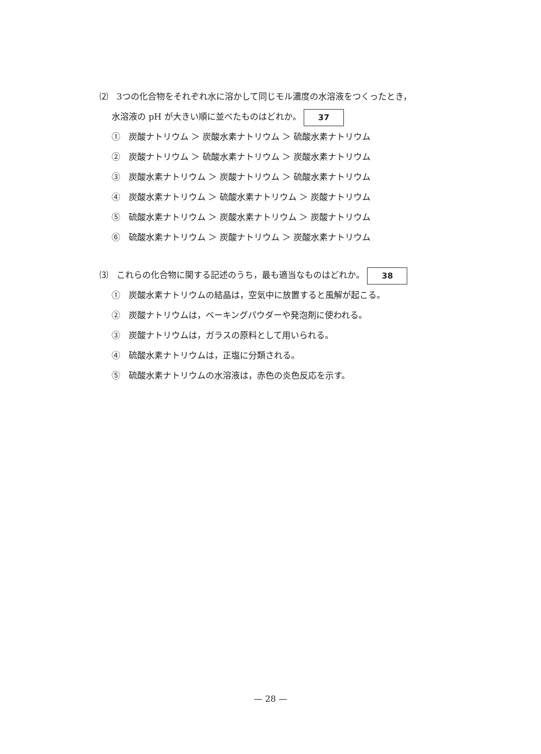⑵　3つの化合物をそれぞれ水に溶かして同じモル濃度の水溶液をつくったとき，
水溶液の pH が大きい順に並べたものはどれか。 37
①　炭酸ナトリウム ＞ 炭酸水素ナトリウム ＞ 硫酸水素ナトリウム
②　炭酸ナトリウム ＞ 硫酸水素ナトリウム ＞ 炭酸水素ナトリウム
③　炭酸水素ナトリウム ＞ 炭酸ナトリウム ＞ 硫酸水素ナトリウム
④　炭酸水素ナトリウム ＞ 硫酸水素ナトリウム ＞ 炭酸ナトリウム
⑤　硫酸水素ナトリウム ＞ 炭酸水素ナトリウム ＞ 炭酸ナトリウム
⑥　硫酸水素ナトリウム ＞ 炭酸ナトリウム ＞ 炭酸水素ナトリウム
⑶　これらの化合物に関する記述のうち，最も適当なものはどれか。 38
①　炭酸水素ナトリウムの結晶は，空気中に放置すると風解が起こる。
②　炭酸ナトリウムは，ベーキングパウダーや発泡剤に使われる。
③　炭酸ナトリウムは，ガラスの原料として用いられる。
④　硫酸水素ナトリウムは，正塩に分類される。
⑤　硫酸水素ナトリウムの水溶液は，赤色の炎色反応を示す。
— 28 —